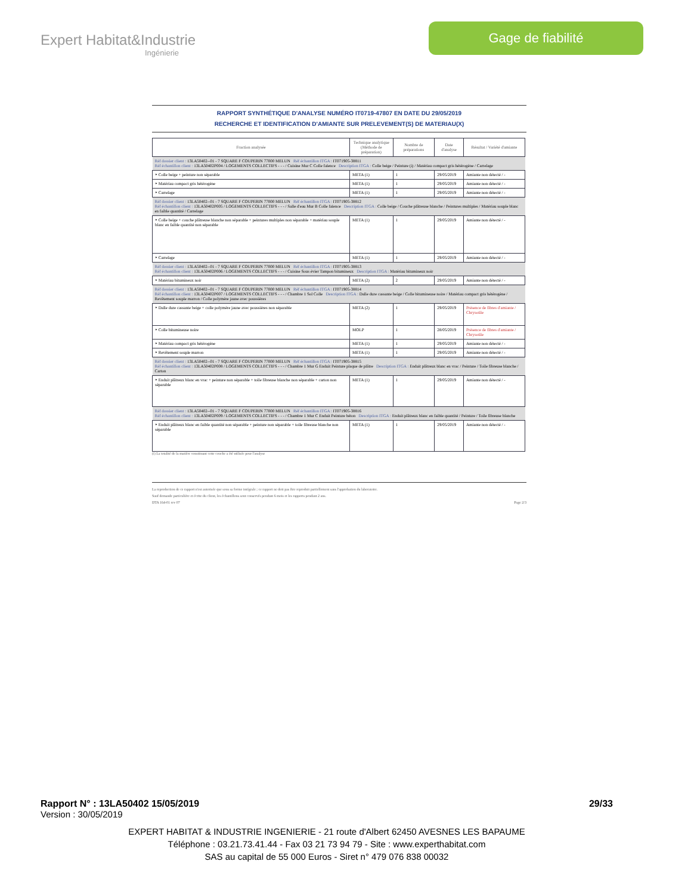Expert Habitat&Industrie
Ingénierie
Gage de fiabilité
RAPPORT SYNTHÉTIQUE D'ANALYSE NUMÉRO IT0719-47807 EN DATE DU 29/05/2019
RECHERCHE ET IDENTIFICATION D'AMIANTE SUR PRELEVEMENT(S) DE MATERIAU(X)
| Fraction analysée | Technique analytique (Méthode de préparation) | Nombre de préparations | Date d'analyse | Résultat / Variété d'amiante |
| --- | --- | --- | --- | --- |
| Réf dossier client : 13LA50402--01 - 7 SQUARE F COUPERIN 77000 MELUN Réf échantillon ITGA : IT071905-38811 Réf échantillon client : 13LA50402P004 / LOGEMENTS COLLECTIFS - - - / Cuisine Mur C Colle faïence Description ITGA : Colle beige / Peinture (i) / Matériau compact gris hétérogène / Carrelage | | | | |
| ‣ Colle beige + peinture non séparable | META (1) | 1 | 29/05/2019 | Amiante non détecté / - |
| ‣ Matériau compact gris hétérogène | META (1) | 1 | 29/05/2019 | Amiante non détecté / - |
| ‣ Carrelage | META (1) | 1 | 29/05/2019 | Amiante non détecté / - |
| Réf dossier client : 13LA50402--01 - 7 SQUARE F COUPERIN 77000 MELUN Réf échantillon ITGA : IT071905-38812 Réf échantillon client : 13LA50402P005 / LOGEMENTS COLLECTIFS - - - / Salle d'eau Mur B Colle faïence Description ITGA : Colle beige / Couche plâtreuse blanche / Peintures multiples / Matériau souple blanc en faible quantité / Carrelage | | | | |
| ‣ Colle beige + couche plâtreuse blanche non séparable + peintures multiples non séparable + matériau souple blanc en faible quantité non séparable | META (1) | 1 | 29/05/2019 | Amiante non détecté / - |
| ‣ Carrelage | META (1) | 1 | 29/05/2019 | Amiante non détecté / - |
| Réf dossier client : 13LA50402--01 - 7 SQUARE F COUPERIN 77000 MELUN Réf échantillon ITGA : IT071905-38813 Réf échantillon client : 13LA50402P006 / LOGEMENTS COLLECTIFS - - - / Cuisine Sous évier Tampon bitumineux Description ITGA : Matériau bitumineux noir | | | | |
| ‣ Matériau bitumineux noir | META (2) | 2 | 29/05/2019 | Amiante non détecté / - |
| Réf dossier client : 13LA50402--01 - 7 SQUARE F COUPERIN 77000 MELUN Réf échantillon ITGA : IT071905-38814 Réf échantillon client : 13LA50402P007 / LOGEMENTS COLLECTIFS - - - / Chambre 1 Sol Colle Description ITGA : Dalle dure cassante beige / Colle bitumineuse noire / Matériau compact gris hétérogène / Revêtement souple marron / Colle polymère jaune avec poussières | | | | |
| ‣ Dalle dure cassante beige + colle polymère jaune avec poussières non séparable | META (2) | 1 | 29/05/2019 | Présence de fibres d'amiante / Chrysotile |
| ‣ Colle bitumineuse noire | MOLP | 1 | 28/05/2019 | Présence de fibres d'amiante / Chrysotile |
| ‣ Matériau compact gris hétérogène | META (1) | 1 | 29/05/2019 | Amiante non détecté / - |
| ‣ Revêtement souple marron | META (1) | 1 | 29/05/2019 | Amiante non détecté / - |
| Réf dossier client : 13LA50402--01 - 7 SQUARE F COUPERIN 77000 MELUN Réf échantillon ITGA : IT071905-38815 Réf échantillon client : 13LA50402P008 / LOGEMENTS COLLECTIFS - - - / Chambre 1 Mur G Enduit Peinture plaque de plâtre Description ITGA : Enduit plâtreux blanc en vrac / Peinture / Toile fibreuse blanche / Carton | | | | |
| ‣ Enduit plâtreux blanc en vrac + peinture non séparable + toile fibreuse blanche non séparable + carton non séparable | META (1) | 1 | 29/05/2019 | Amiante non détecté / - |
| Réf dossier client : 13LA50402--01 - 7 SQUARE F COUPERIN 77000 MELUN Réf échantillon ITGA : IT071905-38816 Réf échantillon client : 13LA50402P009 / LOGEMENTS COLLECTIFS - - - / Chambre 1 Mur C Enduit Peinture béton Description ITGA : Enduit plâtreux blanc en faible quantité / Peinture / Toile fibreuse blanche | | | | |
| ‣ Enduit plâtreux blanc en faible quantité non séparable + peinture non séparable + toile fibreuse blanche non séparable | META (1) | 1 | 29/05/2019 | Amiante non détecté / - |
(i) La totalité de la matière constituant cette couche a été utilisée pour l'analyse
La reproduction de ce rapport n'est autorisée que sous sa forme intégrale ; ce rapport ne doit pas être reproduit partiellement sans l'approbation du laboratoire.
Sauf demande particulière et écrite du client, les échantillons sont conservés pendant 6 mois et les rapports pendant 2 ans.
DTA 164-01 rev 07 Page 2/3
Rapport N° : 13LA50402 15/05/2019 29/33
Version : 30/05/2019
EXPERT HABITAT & INDUSTRIE INGENIERIE - 21 route d'Albert 62450 AVESNES LES BAPAUME
Téléphone : 03.21.73.41.44 - Fax 03 21 73 94 79 - Site : www.experthabitat.com
SAS au capital de 55 000 Euros - Siret n° 479 076 838 00032